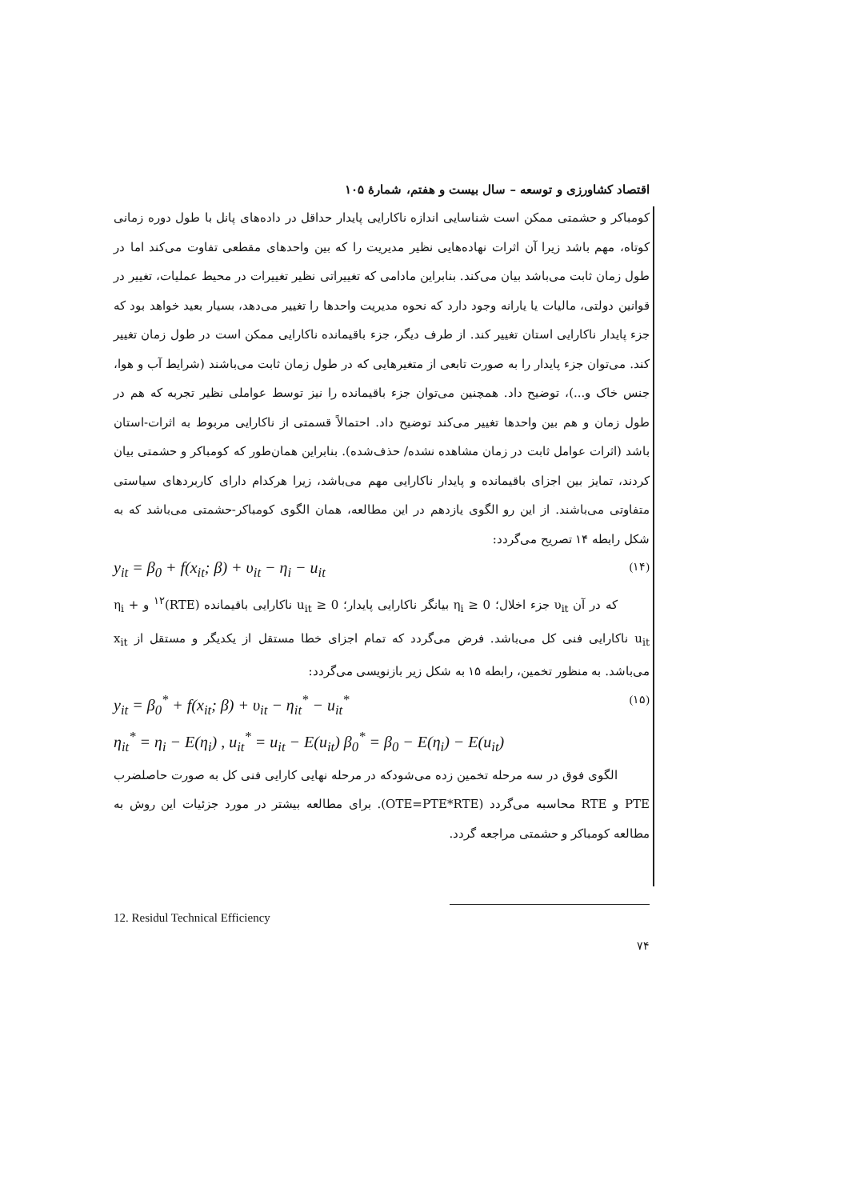اقتصاد کشاورزی و توسعه – سال بیست و هفتم، شمارهٔ ۱۰۵
کومباکر و حشمتی ممکن است شناسایی اندازه ناکارایی پایدار حداقل در داده‌های پانل با طول دوره زمانی کوتاه، مهم باشد زیرا آن اثرات نهاده‌هایی نظیر مدیریت را که بین واحدهای مقطعی تفاوت می‌کند اما در طول زمان ثابت می‌باشد بیان می‌کند. بنابراین مادامی که تغییراتی نظیر تغییرات در محیط عملیات، تغییر در قوانین دولتی، مالیات یا یارانه وجود دارد که نحوه مدیریت واحدها را تغییر می‌دهد، بسیار بعید خواهد بود که جزء پایدار ناکارایی استان تغییر کند. از طرف دیگر، جزء باقیمانده ناکارایی ممکن است در طول زمان تغییر کند. می‌توان جزء پایدار را به صورت تابعی از متغیرهایی که در طول زمان ثابت می‌باشند (شرایط آب و هوا، جنس خاک و...)، توضیح داد. همچنین می‌توان جزء باقیمانده را نیز توسط عواملی نظیر تجربه که هم در طول زمان و هم بین واحدها تغییر می‌کند توضیح داد. احتمالاً قسمتی از ناکارایی مربوط به اثرات-استان باشد (اثرات عوامل ثابت در زمان مشاهده نشده/ حذف‌شده). بنابراین همان‌طور که کومباکر و حشمتی بیان کردند، تمایز بین اجزای باقیمانده و پایدار ناکارایی مهم می‌باشد، زیرا هرکدام دارای کاربردهای سیاستی متفاوتی می‌باشند. از این رو الگوی یازدهم در این مطالعه، همان الگوی کومباکر-حشمتی می‌باشد که به شکل رابطه ۱۴ تصریح می‌گردد:
y<sub>it</sub> = β<sub>0</sub> + f(x<sub>it</sub>; β) + υ<sub>it</sub> − η<sub>i</sub> − u<sub>it</sub> (۱۴)
که در آن υ<sub>it</sub> جزء اخلال؛ η<sub>i</sub> ≥ 0 بیانگر ناکارایی پایدار؛ u<sub>it</sub> ≥ 0 ناکارایی باقیمانده (RTE)<sup>۱۲</sup> و η<sub>i</sub> + u<sub>it</sub> ناکارایی فنی کل می‌باشد. فرض می‌گردد که تمام اجزای خطا مستقل از یکدیگر و مستقل از x<sub>it</sub> می‌باشد. به منظور تخمین، رابطه ۱۵ به شکل زیر بازنویسی می‌گردد:
y<sub>it</sub> = β<sub>0</sub><sup>*</sup> + f(x<sub>it</sub>; β) + υ<sub>it</sub> − η<sub>it</sub><sup>*</sup> − u<sub>it</sub><sup>*</sup> (۱۵)
η<sub>it</sub><sup>*</sup> = η<sub>i</sub> − E(η<sub>i</sub>) , u<sub>it</sub><sup>*</sup> = u<sub>it</sub> − E(u<sub>it</sub>) β<sub>0</sub><sup>*</sup> = β<sub>0</sub> − E(η<sub>i</sub>) − E(u<sub>it</sub>)
الگوی فوق در سه مرحله تخمین زده می‌شودکه در مرحله نهایی کارایی فنی کل به صورت حاصلضرب PTE و RTE محاسبه می‌گردد (OTE=PTE*RTE). برای مطالعه بیشتر در مورد جزئیات این روش به مطالعه کومباکر و حشمتی مراجعه گردد.
12. Residul Technical Efficiency
۷۴